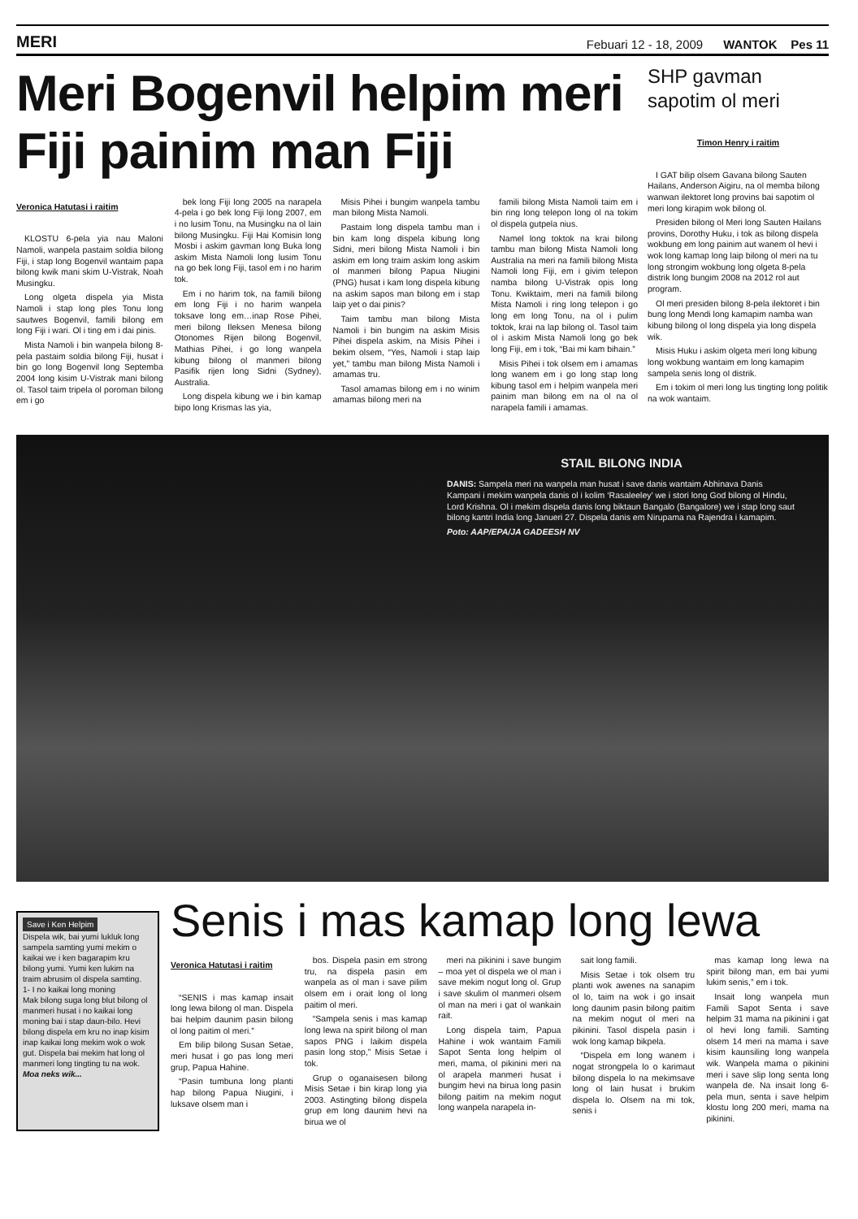MERI Febuari 12 - 18, 2009 WANTOK Pes 11
Meri Bogenvil helpim meri Fiji painim man Fiji
Veronica Hatutasi i raitim
KLOSTU 6-pela yia nau Maloni Namoli, wanpela pastaim soldia bilong Fiji, i stap long Bogenvil wantaim papa bilong kwik mani skim U-Vistrak, Noah Musingku.
Long olgeta dispela yia Mista Namoli i stap long ples Tonu long sautwes Bogenvil, famili bilong em long Fiji i wari. Ol i ting em i dai pinis.
Mista Namoli i bin wanpela bilong 8-pela pastaim soldia bilong Fiji, husat i bin go long Bogenvil long Septemba 2004 long kisim U-Vistrak mani bilong ol. Tasol taim tripela ol poroman bilong em i go
bek long Fiji long 2005 na narapela 4-pela i go bek long Fiji long 2007, em i no lusim Tonu, na Musingku na ol lain bilong Musingku. Fiji Hai Komisin long Mosbi i askim gavman long Buka long askim Mista Namoli long lusim Tonu na go bek long Fiji, tasol em i no harim tok.
Em i no harim tok, na famili bilong em long Fiji i no harim wanpela toksave long em…inap Rose Pihei, meri bilong Ileksen Menesa bilong Otonomes Rijen bilong Bogenvil, Mathias Pihei, i go long wanpela kibung bilong ol manmeri bilong Pasifik rijen long Sidni (Sydney), Australia.
Long dispela kibung we i bin kamap bipo long Krismas las yia,
Misis Pihei i bungim wanpela tambu man bilong Mista Namoli.
Pastaim long dispela tambu man i bin kam long dispela kibung long Sidni, meri bilong Mista Namoli i bin askim em long traim askim long askim ol manmeri bilong Papua Niugini (PNG) husat i kam long dispela kibung na askim sapos man bilong em i stap laip yet o dai pinis?
Taim tambu man bilong Mista Namoli i bin bungim na askim Misis Pihei dispela askim, na Misis Pihei i bekim olsem, “Yes, Namoli i stap laip yet,” tambu man bilong Mista Namoli i amamas tru.
Tasol amamas bilong em i no winim amamas bilong meri na
famili bilong Mista Namoli taim em i bin ring long telepon long ol na tokim ol dispela gutpela nius.
Namel long toktok na krai bilong tambu man bilong Mista Namoli long Australia na meri na famili bilong Mista Namoli long Fiji, em i givim telepon namba bilong U-Vistrak opis long Tonu. Kwiktaim, meri na famili bilong Mista Namoli i ring long telepon i go long em long Tonu, na ol i pulim toktok, krai na lap bilong ol. Tasol taim ol i askim Mista Namoli long go bek long Fiji, em i tok, “Bai mi kam bihain.”
Misis Pihei i tok olsem em i amamas long wanem em i go long stap long kibung tasol em i helpim wanpela meri painim man bilong em na ol na ol narapela famili i amamas.
SHP gavman sapotim ol meri
Timon Henry i raitim
I GAT bilip olsem Gavana bilong Sauten Hailans, Anderson Aigiru, na ol memba bilong wanwan ilektoret long provins bai sapotim ol meri long kirapim wok bilong ol.
Presiden bilong ol Meri long Sauten Hailans provins, Dorothy Huku, i tok as bilong dispela wokbung em long painim aut wanem ol hevi i wok long kamap long laip bilong ol meri na tu long strongim wokbung long olgeta 8-pela distrik long bungim 2008 na 2012 rol aut program.
Ol meri presiden bilong 8-pela ilektoret i bin bung long Mendi long kamapim namba wan kibung bilong ol long dispela yia long dispela wik.
Misis Huku i askim olgeta meri long kibung long wokbung wantaim em long kamapim sampela senis long ol distrik.
Em i tokim ol meri long lus tingting long politik na wok wantaim.
STAIL BILONG INDIA
DANIS: Sampela meri na wanpela man husat i save danis wantaim Abhinava Danis Kampani i mekim wanpela danis ol i kolim ‘Rasaleeley’ we i stori long God bilong ol Hindu, Lord Krishna. Ol i mekim dispela danis long biktaun Bangalo (Bangalore) we i stap long saut bilong kantri India long Janueri 27. Dispela danis em Nirupama na Rajendra i kamapim.
Poto: AAP/EPA/JA GADEESH NV
Save i Ken Helpim
Dispela wik, bai yumi lukluk long sampela samting yumi mekim o kaikai we i ken bagarapim kru bilong yumi. Yumi ken lukim na traim abrusim ol dispela samting.
1- I no kaikai long moning
Mak bilong suga long blut bilong ol manmeri husat i no kaikai long moning bai i stap daun-bilo. Hevi bilong dispela em kru no inap kisim inap kaikai long mekim wok o wok gut. Dispela bai mekim hat long ol manmeri long tingting tu na wok.
Moa neks wik...
Senis i mas kamap long lewa
Veronica Hatutasi i raitim
“SENIS i mas kamap insait long lewa bilong ol man. Dispela bai helpim daunim pasin bilong ol long paitim ol meri.”
Em bilip bilong Susan Setae, meri husat i go pas long meri grup, Papua Hahine.
“Pasin tumbuna long planti hap bilong Papua Niugini, i luksave olsem man i
bos. Dispela pasin em strong tru, na dispela pasin em wanpela as ol man i save pilim olsem em i orait long ol long paitim ol meri.
“Sampela senis i mas kamap long lewa na spirit bilong ol man sapos PNG i laikim dispela pasin long stop,” Misis Setae i tok.
Grup o oganaisesen bilong Misis Setae i bin kirap long yia 2003. Astingting bilong dispela grup em long daunim hevi na birua we ol
meri na pikinini i save bungim – moa yet ol dispela we ol man i save mekim nogut long ol. Grup i save skulim ol manmeri olsem ol man na meri i gat ol wankain rait.
Long dispela taim, Papua Hahine i wok wantaim Famili Sapot Senta long helpim ol meri, mama, ol pikinini meri na ol arapela manmeri husat i bungim hevi na birua long pasin bilong paitim na mekim nogut long wanpela narapela in-
sait long famili.
Misis Setae i tok olsem tru planti wok awenes na sanapim ol lo, taim na wok i go insait long daunim pasin bilong paitim na mekim nogut ol meri na pikinini. Tasol dispela pasin i wok long kamap bikpela.
“Dispela em long wanem i nogat strongpela lo o karimaut bilong dispela lo na mekimsave long ol lain husat i brukim dispela lo. Olsem na mi tok, senis i
mas kamap long lewa na spirit bilong man, em bai yumi lukim senis,” em i tok.
Insait long wanpela mun Famili Sapot Senta i save helpim 31 mama na pikinini i gat ol hevi long famili. Samting olsem 14 meri na mama i save kisim kaunsiling long wanpela wik. Wanpela mama o pikinini meri i save slip long senta long wanpela de. Na insait long 6-pela mun, senta i save helpim klostu long 200 meri, mama na pikinini.